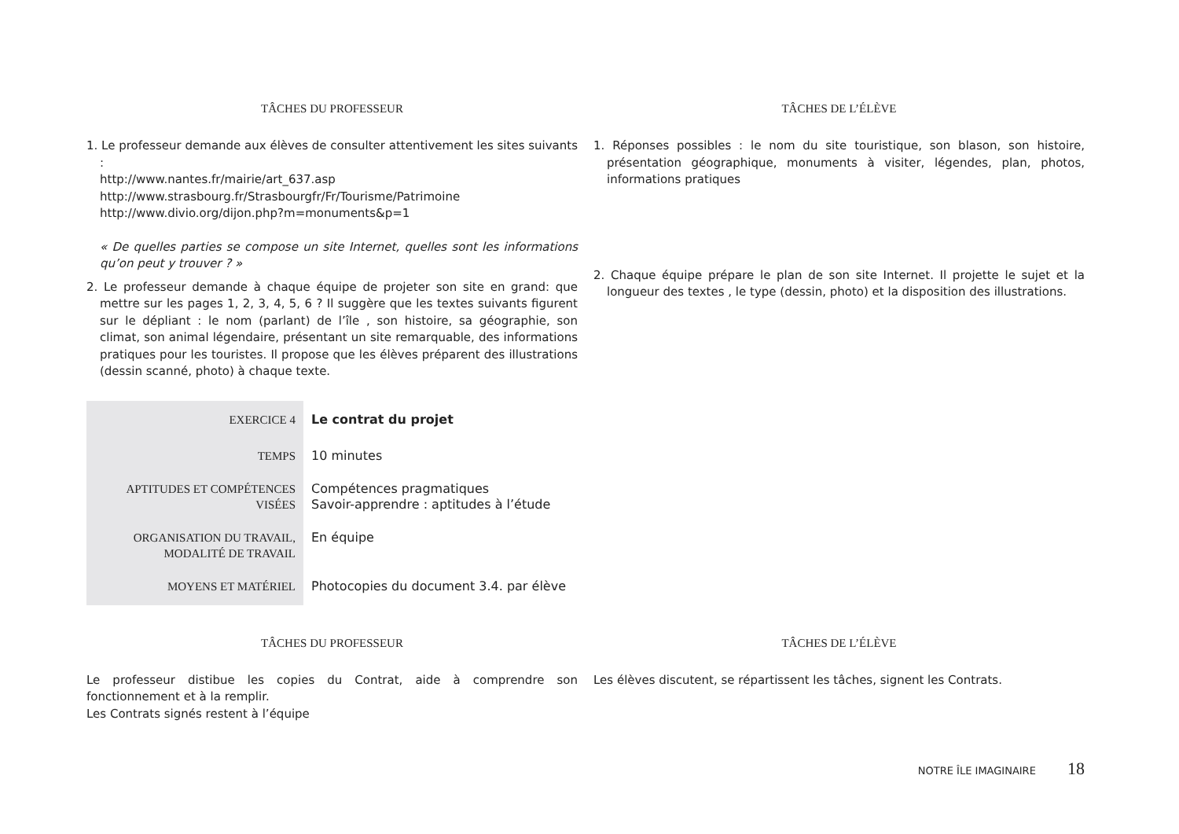TÂCHES DU PROFESSEUR TÂCHES DE L’ÉLÈVE
1. Le professeur demande aux élèves de consulter attentivement les sites suivants :
http://www.nantes.fr/mairie/art_637.asp
http://www.strasbourg.fr/Strasbourgfr/Fr/Tourisme/Patrimoine
http://www.divio.org/dijon.php?m=monuments&p=1
« De quelles parties se compose un site Internet, quelles sont les informations qu’on peut y trouver ? »
2. Le professeur demande à chaque équipe de projeter son site en grand: que mettre sur les pages 1, 2, 3, 4, 5, 6 ? Il suggère que les textes suivants figurent sur le dépliant : le nom (parlant) de l’île , son histoire, sa géographie, son climat, son animal légendaire, présentant un site remarquable, des informations pratiques pour les touristes. Il propose que les élèves préparent des illustrations (dessin scanné, photo) à chaque texte.
1. Réponses possibles : le nom du site touristique, son blason, son histoire, présentation géographique, monuments à visiter, légendes, plan, photos, informations pratiques
2. Chaque équipe prépare le plan de son site Internet. Il projette le sujet et la longueur des textes , le type (dessin, photo) et la disposition des illustrations.
| EXERCICE 4 | Le contrat du projet |
| TEMPS | 10 minutes |
| APTITUDES ET COMPÉTENCES VISÉES | Compétences pragmatiques Savoir-apprendre : aptitudes à l’étude |
| ORGANISATION DU TRAVAIL, MODALITÉ DE TRAVAIL | En équipe |
| MOYENS ET MATÉRIEL | Photocopies du document 3.4. par élève |
TÂCHES DU PROFESSEUR TÂCHES DE L’ÉLÈVE
Le professeur distibue les copies du Contrat, aide à comprendre son fonctionnement et à la remplir.
Les Contrats signés restent à l’équipe
Les élèves discutent, se répartissent les tâches, signent les Contrats.
NOTRE ÎLE IMAGINAIRE 18